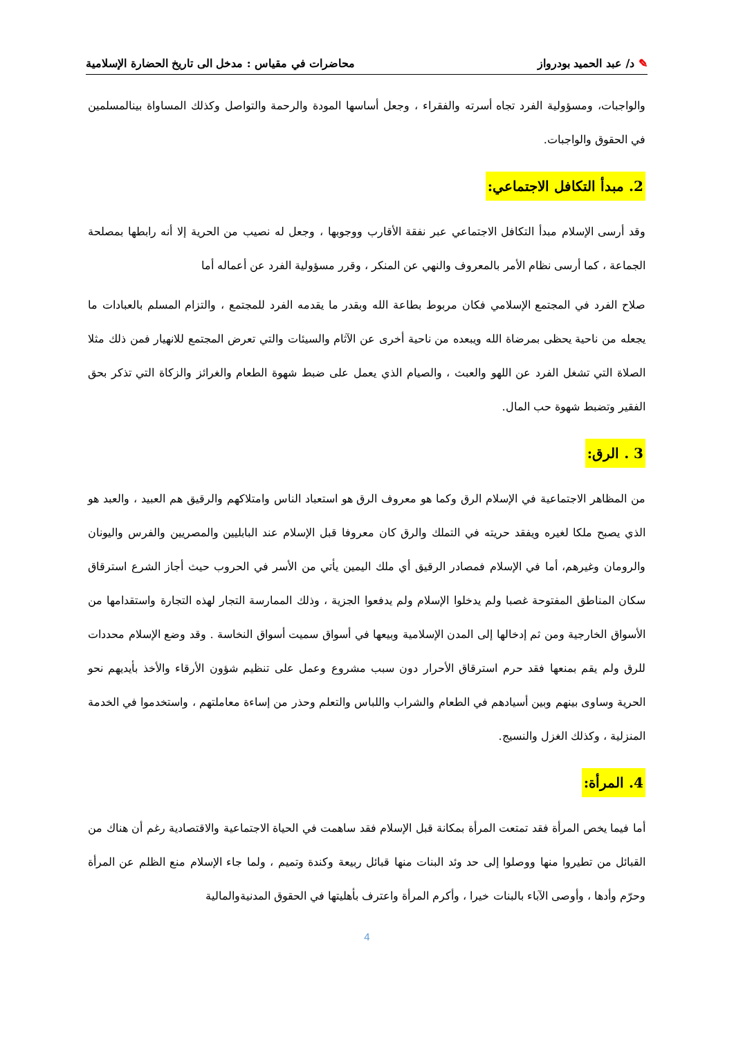✎ د/ عبد الحميد بودرواز محاضرات في مقياس : مدخل الى تاريخ الحضارة الإسلامية
والواجبات، ومسؤولية الفرد تجاه أسرته والفقراء ، وجعل أساسها المودة والرحمة والتواصل وكذلك المساواة بينالمسلمين في الحقوق والواجبات.
2. مبدأ التكافل الاجتماعي:
وقد أرسى الإسلام مبدأ التكافل الاجتماعي عبر نفقة الأقارب ووجوبها ، وجعل له نصيب من الحرية إلا أنه رابطها بمصلحة الجماعة ، كما أرسى نظام الأمر بالمعروف والنهي عن المنكر ، وقرر مسؤولية الفرد عن أعماله أما
صلاح الفرد في المجتمع الإسلامي فكان مربوط بطاعة الله وبقدر ما يقدمه الفرد للمجتمع ، والتزام المسلم بالعبادات ما يجعله من ناحية يحظى بمرضاة الله ويبعده من ناحية أخرى عن الآثام والسيئات والتي تعرض المجتمع للانهيار فمن ذلك مثلا الصلاة التي تشغل الفرد عن اللهو والعبث ، والصيام الذي يعمل على ضبط شهوة الطعام والغرائز والزكاة التي تذكر بحق الفقير وتضبط شهوة حب المال.
3 . الرق:
من المظاهر الاجتماعية في الإسلام الرق وكما هو معروف الرق هو استعباد الناس وامتلاكهم والرقيق هم العبيد ، والعبد هو الذي يصبح ملكا لغيره ويفقد حريته في التملك والرق كان معروفا قبل الإسلام عند البابليين والمصريين والفرس واليونان والرومان وغيرهم، أما في الإسلام فمصادر الرقيق أي ملك اليمين يأتي من الأسر في الحروب حيث أجاز الشرع استرقاق سكان المناطق المفتوحة غصبا ولم يدخلوا الإسلام ولم يدفعوا الجزية ، وذلك الممارسة التجار لهذه التجارة واستقدامها من الأسواق الخارجية ومن ثم إدخالها إلى المدن الإسلامية وبيعها في أسواق سميت أسواق النخاسة . وقد وضع الإسلام محددات للرق ولم يقم بمنعها فقد حرم استرقاق الأحرار دون سبب مشروع وعمل على تنظيم شؤون الأرقاء والأخذ بأيديهم نحو الحرية وساوى بينهم وبين أسيادهم في الطعام والشراب واللباس والتعلم وحذر من إساءة معاملتهم ، واستخدموا في الخدمة المنزلية ، وكذلك الغزل والنسيج.
4. المرأة:
أما فيما يخص المرأة فقد تمتعت المرأة بمكانة قبل الإسلام فقد ساهمت في الحياة الاجتماعية والاقتصادية رغم أن هناك من القبائل من تطيروا منها ووصلوا إلى حد وئد البنات منها قبائل ربيعة وكندة وتميم ، ولما جاء الإسلام منع الظلم عن المرأة وحرّم وأدها ، وأوصى الآباء بالبنات خيرا ، وأكرم المرأة واعترف بأهليتها في الحقوق المدنيةوالمالية
4